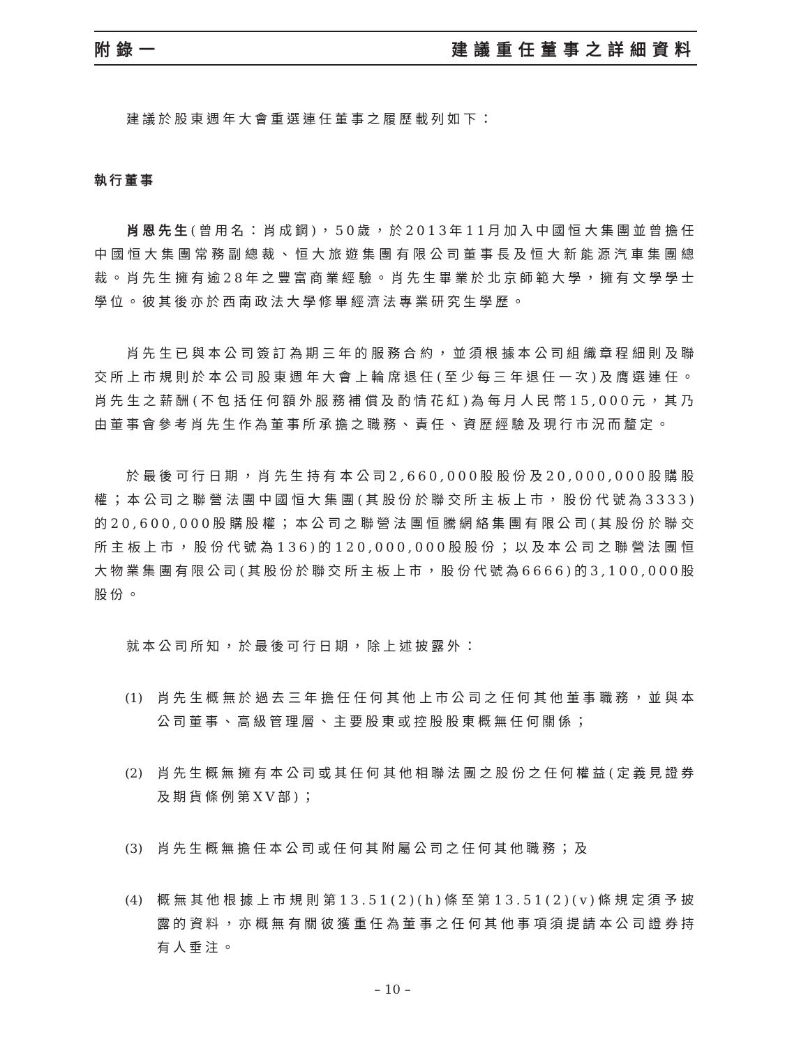附錄一 建議重任董事之詳細資料
建議於股東週年大會重選連任董事之履歷載列如下：
執行董事
肖恩先生(曾用名：肖成鋼)，50歲，於2013年11月加入中國恒大集團並曾擔任中國恒大集團常務副總裁、恒大旅遊集團有限公司董事長及恒大新能源汽車集團總裁。肖先生擁有逾28年之豐富商業經驗。肖先生畢業於北京師範大學，擁有文學學士學位。彼其後亦於西南政法大學修畢經濟法專業研究生學歷。
肖先生已與本公司簽訂為期三年的服務合約，並須根據本公司組織章程細則及聯交所上市規則於本公司股東週年大會上輪席退任(至少每三年退任一次)及膺選連任。肖先生之薪酬(不包括任何額外服務補償及酌情花紅)為每月人民幣15,000元，其乃由董事會參考肖先生作為董事所承擔之職務、責任、資歷經驗及現行市況而釐定。
於最後可行日期，肖先生持有本公司2,660,000股股份及20,000,000股購股權；本公司之聯營法團中國恒大集團(其股份於聯交所主板上市，股份代號為3333)的20,600,000股購股權；本公司之聯營法團恒騰網絡集團有限公司(其股份於聯交所主板上市，股份代號為136)的120,000,000股股份；以及本公司之聯營法團恒大物業集團有限公司(其股份於聯交所主板上市，股份代號為6666)的3,100,000股股份。
就本公司所知，於最後可行日期，除上述披露外：
(1) 肖先生概無於過去三年擔任任何其他上市公司之任何其他董事職務，並與本公司董事、高級管理層、主要股東或控股股東概無任何關係；
(2) 肖先生概無擁有本公司或其任何其他相聯法團之股份之任何權益(定義見證券及期貨條例第XV部)；
(3) 肖先生概無擔任本公司或任何其附屬公司之任何其他職務；及
(4) 概無其他根據上市規則第13.51(2)(h)條至第13.51(2)(v)條規定須予披露的資料，亦概無有關彼獲重任為董事之任何其他事項須提請本公司證券持有人垂注。
– 10 –